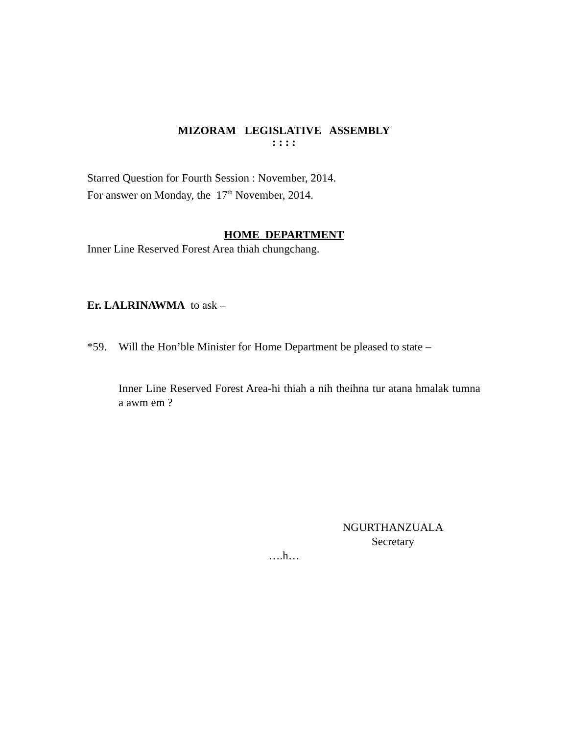MIZORAM LEGISLATIVE ASSEMBLY
: : : :
Starred Question for Fourth Session : November, 2014.
For answer on Monday, the 17<sup>th</sup> November, 2014.
HOME DEPARTMENT
Inner Line Reserved Forest Area thiah chungchang.
Er. LALRINAWMA to ask –
*59. Will the Hon’ble Minister for Home Department be pleased to state –
Inner Line Reserved Forest Area-hi thiah a nih theihna tur atana hmalak tumna a awm em ?
NGURTHANZUALA
Secretary
….h…